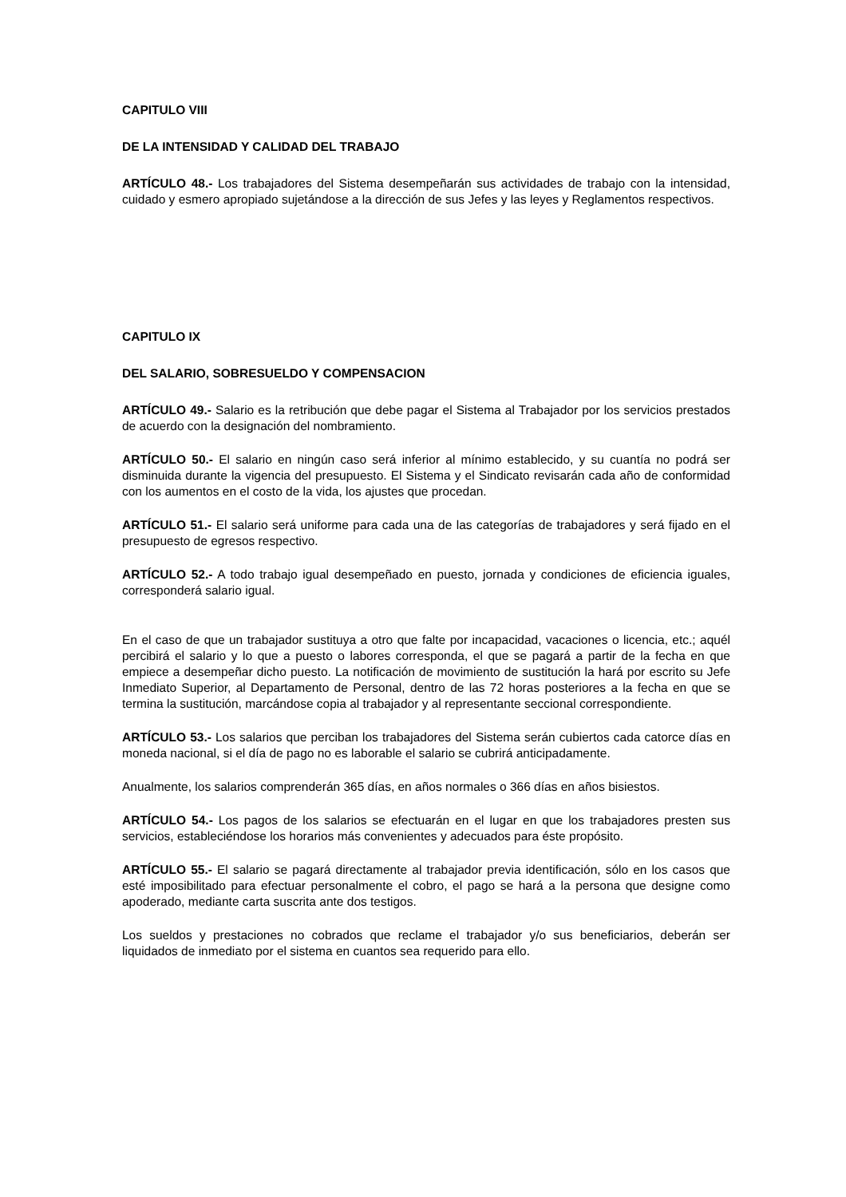CAPITULO VIII
DE LA INTENSIDAD Y CALIDAD DEL TRABAJO
ARTÍCULO 48.- Los trabajadores del Sistema desempeñarán sus actividades de trabajo con la intensidad, cuidado y esmero apropiado sujetándose a la dirección de sus Jefes y las leyes y Reglamentos respectivos.
CAPITULO IX
DEL SALARIO, SOBRESUELDO Y COMPENSACION
ARTÍCULO 49.- Salario es la retribución que debe pagar el Sistema al Trabajador por los servicios prestados de acuerdo con la designación del nombramiento.
ARTÍCULO 50.- El salario en ningún caso será inferior al mínimo establecido, y su cuantía no podrá ser disminuida durante la vigencia del presupuesto. El Sistema y el Sindicato revisarán cada año de conformidad con los aumentos en el costo de la vida, los ajustes que procedan.
ARTÍCULO 51.- El salario será uniforme para cada una de las categorías de trabajadores y será fijado en el presupuesto de egresos respectivo.
ARTÍCULO 52.- A todo trabajo igual desempeñado en puesto, jornada y condiciones de eficiencia iguales, corresponderá salario igual.
En el caso de que un trabajador sustituya a otro que falte por incapacidad, vacaciones o licencia, etc.; aquél percibirá el salario y lo que a puesto o labores corresponda, el que se pagará a partir de la fecha en que empiece a desempeñar dicho puesto. La notificación de movimiento de sustitución la hará por escrito su Jefe Inmediato Superior, al Departamento de Personal, dentro de las 72 horas posteriores a la fecha en que se termina la sustitución, marcándose copia al trabajador y al representante seccional correspondiente.
ARTÍCULO 53.- Los salarios que perciban los trabajadores del Sistema serán cubiertos cada catorce días en moneda nacional, si el día de pago no es laborable el salario se cubrirá anticipadamente.
Anualmente, los salarios comprenderán 365 días, en años normales o 366 días en años bisiestos.
ARTÍCULO 54.- Los pagos de los salarios se efectuarán en el lugar en que los trabajadores presten sus servicios, estableciéndose los horarios más convenientes y adecuados para éste propósito.
ARTÍCULO 55.- El salario se pagará directamente al trabajador previa identificación, sólo en los casos que esté imposibilitado para efectuar personalmente el cobro, el pago se hará a la persona que designe como apoderado, mediante carta suscrita ante dos testigos.
Los sueldos y prestaciones no cobrados que reclame el trabajador y/o sus beneficiarios, deberán ser liquidados de inmediato por el sistema en cuantos sea requerido para ello.